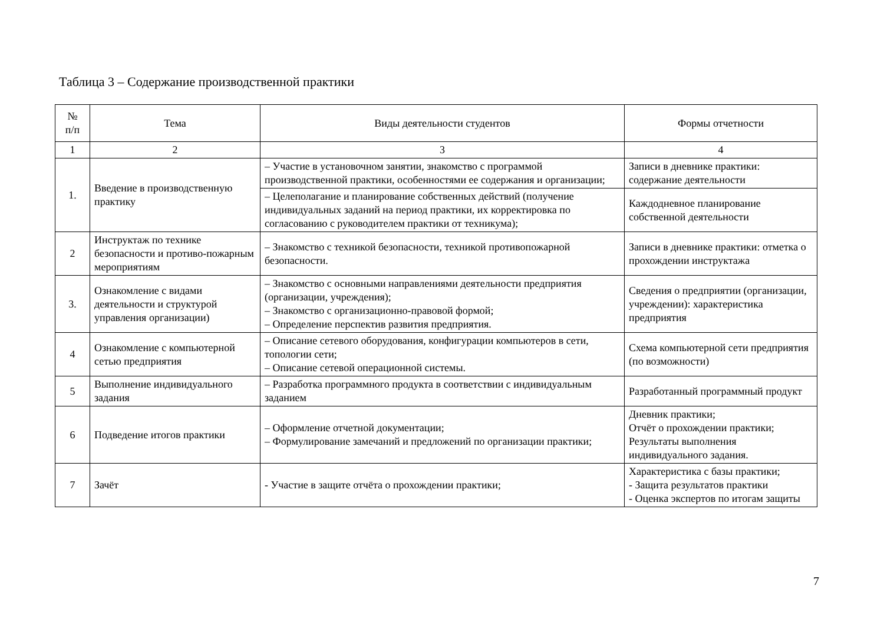Таблица 3 – Содержание производственной практики
| № п/п | Тема | Виды деятельности студентов | Формы отчетности |
| --- | --- | --- | --- |
| 1 | 2 | 3 | 4 |
| 1. | Введение в производственную практику | – Участие в установочном занятии, знакомство с программой производственной практики, особенностями ее содержания и организации; | Записи в дневнике практики: содержание деятельности |
| | | – Целеполагание и планирование собственных действий (получение индивидуальных заданий на период практики, их корректировка по согласованию с руководителем практики от техникума); | Каждодневное планирование собственной деятельности |
| 2 | Инструктаж по технике безопасности и противо-пожарным мероприятиям | – Знакомство с техникой безопасности, техникой противопожарной безопасности. | Записи в дневнике практики: отметка о прохождении инструктажа |
| 3. | Ознакомление с видами деятельности и структурой управления организации) | – Знакомство с основными направлениями деятельности предприятия (организации, учреждения); – Знакомство с организационно-правовой формой; – Определение перспектив развития предприятия. | Сведения о предприятии (организации, учреждении): характеристика предприятия |
| 4 | Ознакомление с компьютерной сетью предприятия | – Описание сетевого оборудования, конфигурации компьютеров в сети, топологии сети; – Описание сетевой операционной системы. | Схема компьютерной сети предприятия (по возможности) |
| 5 | Выполнение индивидуального задания | – Разработка программного продукта в соответствии с индивидуальным заданием | Разработанный программный продукт |
| 6 | Подведение итогов практики | – Оформление отчетной документации; – Формулирование замечаний и предложений по организации практики; | Дневник практики; Отчёт о прохождении практики; Результаты выполнения индивидуального задания. |
| 7 | Зачёт | - Участие в защите отчёта о прохождении практики; | Характеристика с базы практики; - Защита результатов практики - Оценка экспертов по итогам защиты |
7